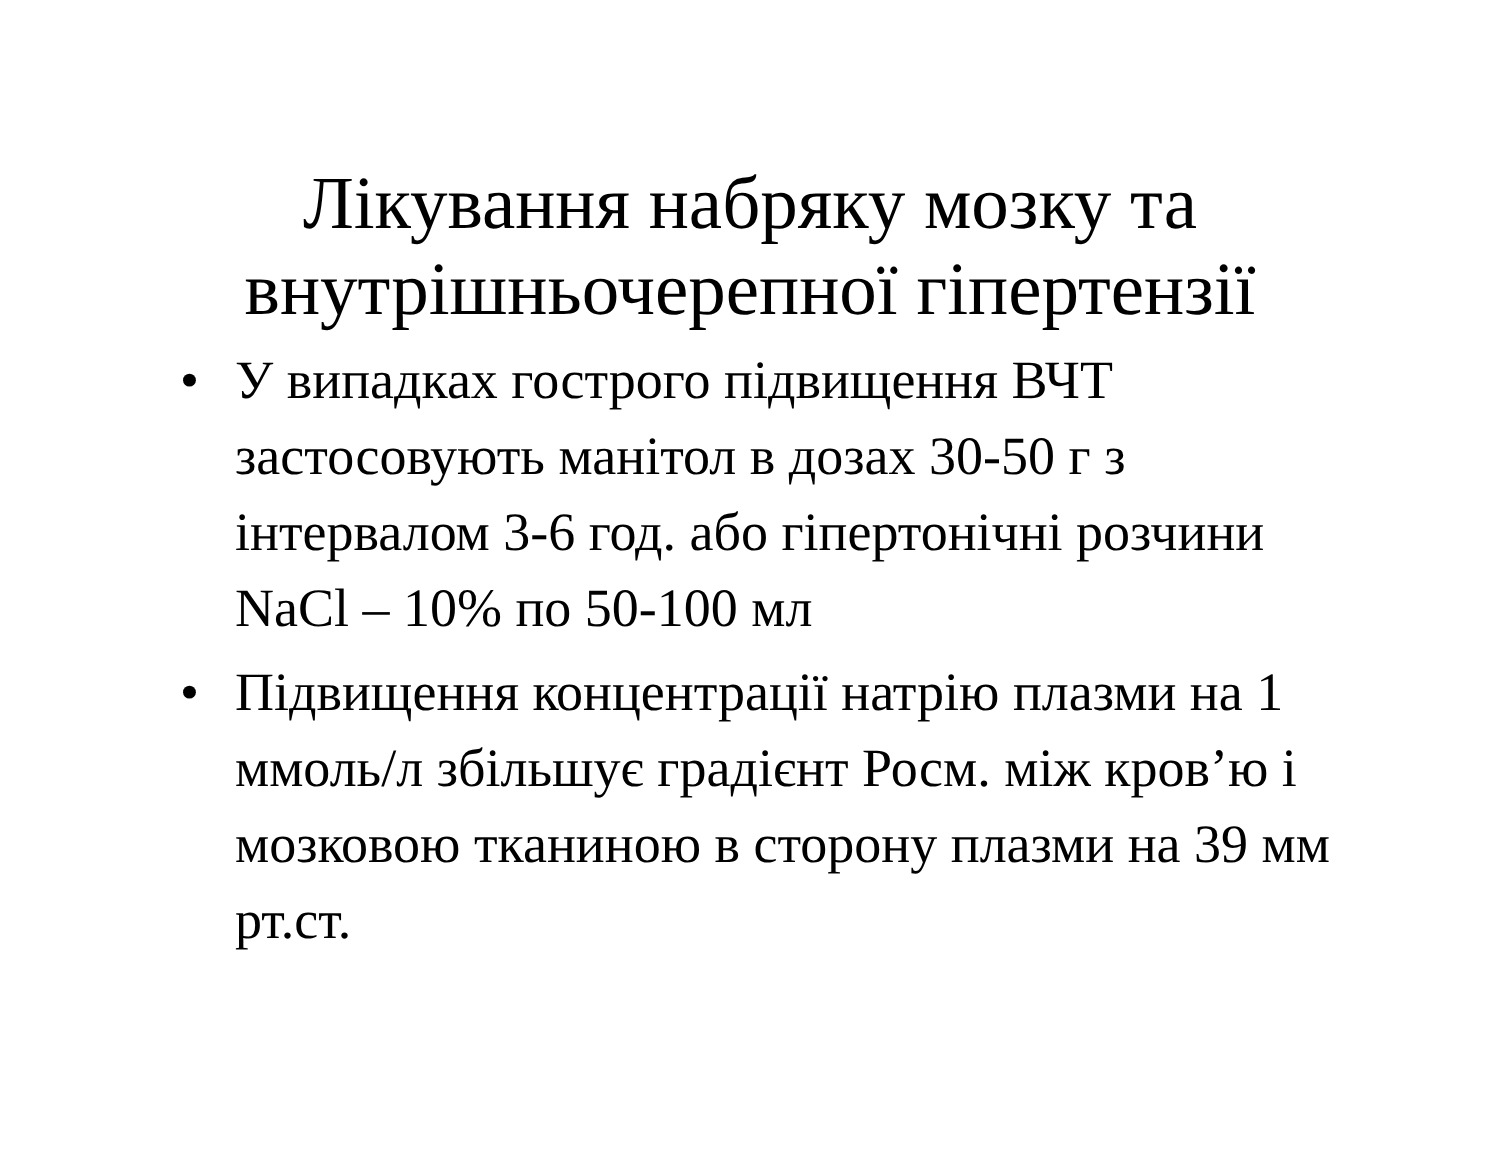Лікування набряку мозку та
внутрішньочерепної гіпертензії
• У випадках гострого підвищення ВЧТ застосовують манітол в дозах 30-50 г з інтервалом 3-6 год. або гіпертонічні розчини NaCl – 10% по 50-100 мл
• Підвищення концентрації натрію плазми на 1 ммоль/л збільшує градієнт Росм. між кров’ю і мозковою тканиною в сторону плазми на 39 мм рт.ст.